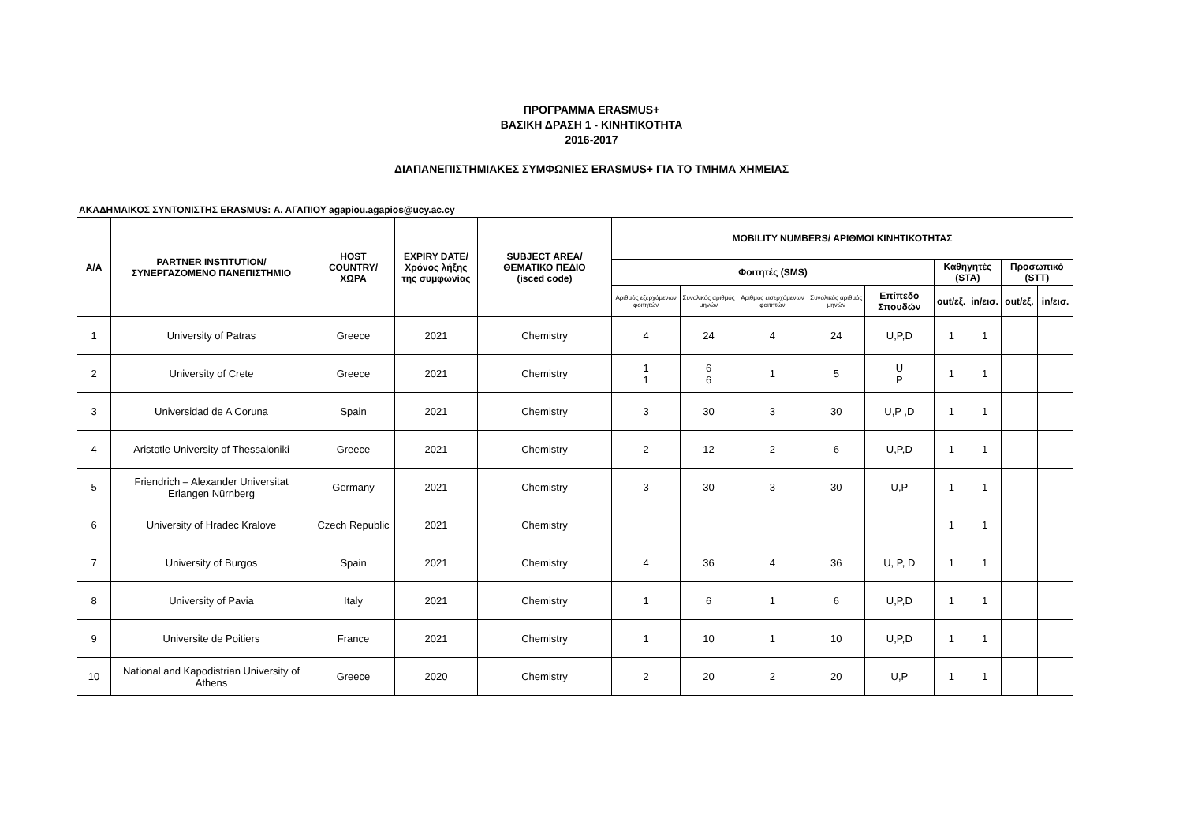ΠΡΟΓΡΑΜΜΑ ERASMUS+
ΒΑΣΙΚΗ ΔΡΑΣΗ 1 - ΚΙΝΗΤΙΚΟΤΗΤΑ
2016-2017
ΔΙΑΠΑΝΕΠΙΣΤΗΜΙΑΚΕΣ ΣΥΜΦΩΝΙΕΣ ERASMUS+ ΓΙΑ ΤΟ ΤΜΗΜΑ ΧΗΜΕΙΑΣ
ΑΚΑΔΗΜΑΙΚΟΣ ΣΥΝΤΟΝΙΣΤΗΣ ERASMUS: Α. ΑΓΑΠΙΟΥ agapiou.agapios@ucy.ac.cy
| Α/Α | PARTNER INSTITUTION/ ΣΥΝΕΡΓΑΖΟΜΕΝΟ ΠΑΝΕΠΙΣΤΗΜΙΟ | HOST COUNTRY/ ΧΩΡΑ | EXPIRY DATE/ Χρόνος λήξης της συμφωνίας | SUBJECT AREA/ ΘΕΜΑΤΙΚΟ ΠΕΔΙΟ (isced code) | MOBILITY NUMBERS/ ΑΡΙΘΜΟΙ ΚΙΝΗΤΙΚΟΤΗΤΑΣ | | | | | | | | |
| --- | --- | --- | --- | --- | --- | --- | --- | --- | --- | --- | --- | --- | --- |
| | | | | | Φοιτητές (SMS) | | | | | Καθηγητές (STA) | | Προσωπικό (STT) | |
| | | | | | Αριθμός εξερχόμενων φοιτητών | Συνολικός αριθμός μηνών | Αριθμός εισερχόμενων φοιτητών | Συνολικός αριθμός μηνών | Επίπεδο Σπουδών | out/εξ. | in/εισ. | out/εξ. | in/εισ. |
| 1 | University of Patras | Greece | 2021 | Chemistry | 4 | 24 | 4 | 24 | U,P,D | 1 | 1 | | |
| 2 | University of Crete | Greece | 2021 | Chemistry | 1 1 | 6 6 | 1 | 5 | U P | 1 | 1 | | |
| 3 | Universidad de A Coruna | Spain | 2021 | Chemistry | 3 | 30 | 3 | 30 | U,P ,D | 1 | 1 | | |
| 4 | Aristotle University of Thessaloniki | Greece | 2021 | Chemistry | 2 | 12 | 2 | 6 | U,P,D | 1 | 1 | | |
| 5 | Friendrich – Alexander Universitat Erlangen Nürnberg | Germany | 2021 | Chemistry | 3 | 30 | 3 | 30 | U,P | 1 | 1 | | |
| 6 | University of Hradec Kralove | Czech Republic | 2021 | Chemistry | | | | | | 1 | 1 | | |
| 7 | University of Burgos | Spain | 2021 | Chemistry | 4 | 36 | 4 | 36 | U, P, D | 1 | 1 | | |
| 8 | University of Pavia | Italy | 2021 | Chemistry | 1 | 6 | 1 | 6 | U,P,D | 1 | 1 | | |
| 9 | Universite de Poitiers | France | 2021 | Chemistry | 1 | 10 | 1 | 10 | U,P,D | 1 | 1 | | |
| 10 | National and Kapodistrian University of Athens | Greece | 2020 | Chemistry | 2 | 20 | 2 | 20 | U,P | 1 | 1 | | |